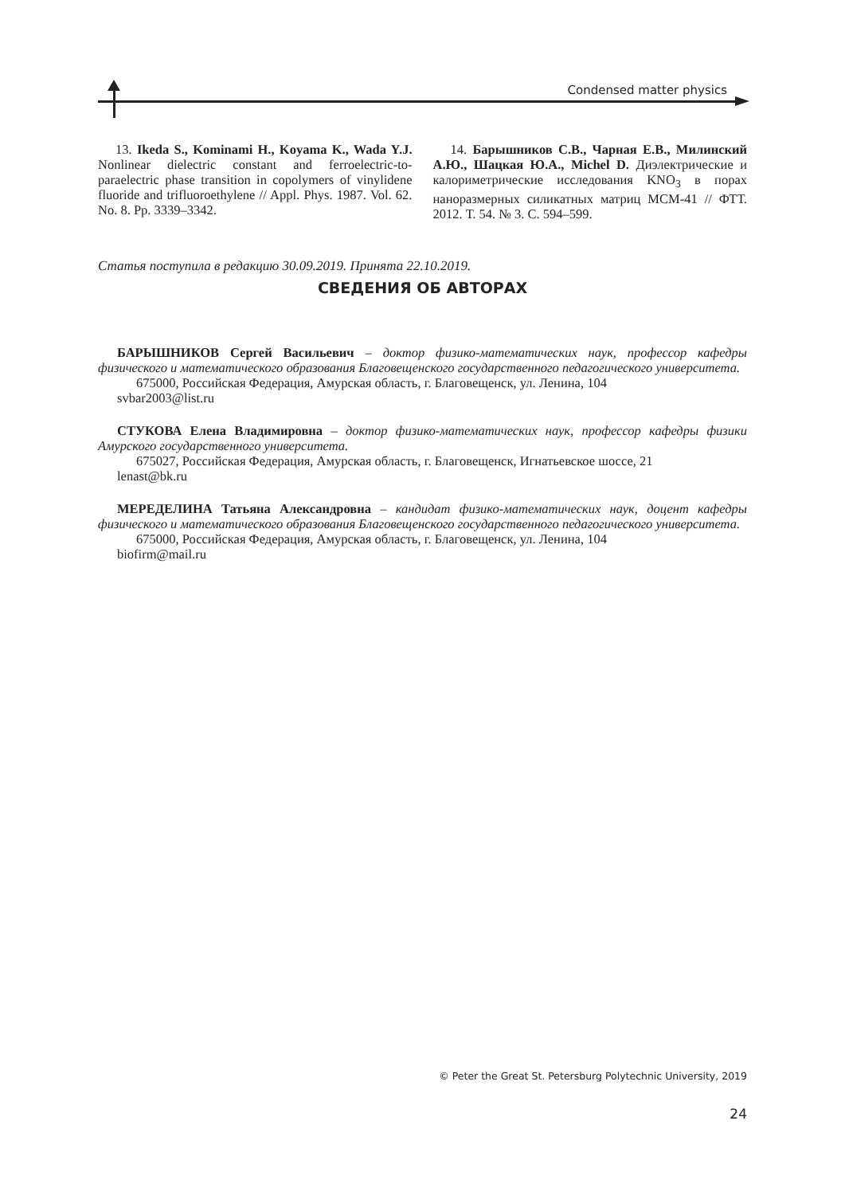Condensed matter physics
13. Ikeda S., Kominami H., Koyama K., Wada Y.J. Nonlinear dielectric constant and ferroelectric-to-paraelectric phase transition in copolymers of vinylidene fluoride and trifluoroethylene // Appl. Phys. 1987. Vol. 62. No. 8. Pp. 3339–3342.
14. Барышников С.В., Чарная Е.В., Милинский А.Ю., Шацкая Ю.А., Michel D. Диэлектрические и калориметрические исследования KNO<sub>3</sub> в порах наноразмерных силикатных матриц MCM-41 // ФТТ. 2012. Т. 54. № 3. С. 594–599.
Статья поступила в редакцию 30.09.2019. Принята 22.10.2019.
СВЕДЕНИЯ ОБ АВТОРАХ
БАРЫШНИКОВ Сергей Васильевич – доктор физико-математических наук, профессор кафедры физического и математического образования Благовещенского государственного педагогического университета.
675000, Российская Федерация, Амурская область, г. Благовещенск, ул. Ленина, 104
svbar2003@list.ru
СТУКОВА Елена Владимировна – доктор физико-математических наук, профессор кафедры физики Амурского государственного университета.
675027, Российская Федерация, Амурская область, г. Благовещенск, Игнатьевское шоссе, 21
lenast@bk.ru
МЕРЕДЕЛИНА Татьяна Александровна – кандидат физико-математических наук, доцент кафедры физического и математического образования Благовещенского государственного педагогического университета.
675000, Российская Федерация, Амурская область, г. Благовещенск, ул. Ленина, 104
biofirm@mail.ru
© Peter the Great St. Petersburg Polytechnic University, 2019
24